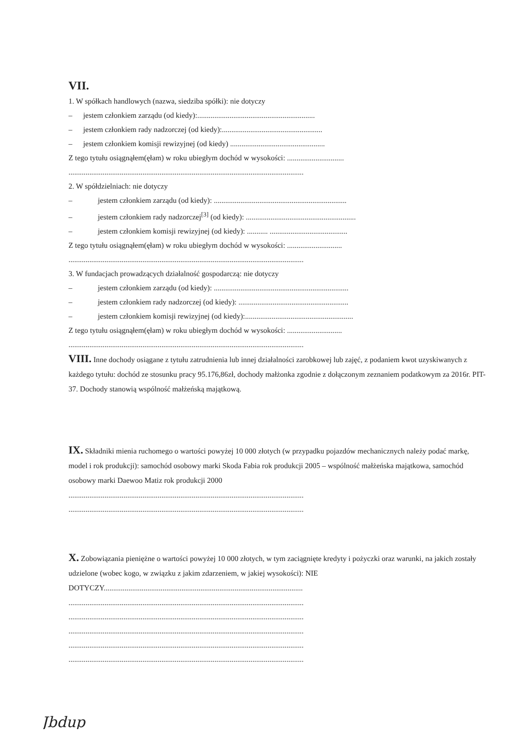VII.
1. W spółkach handlowych (nazwa, siedziba spółki): nie dotyczy
– jestem członkiem zarządu (od kiedy):..............................................................
– jestem członkiem rady nadzorczej (od kiedy):.....................................................
– jestem członkiem komisji rewizyjnej (od kiedy) ..................................................
Z tego tytułu osiągnąłem(ęłam) w roku ubiegłym dochód w wysokości: ..............................
............................................................................................................................
2. W spółdzielniach: nie dotyczy
– jestem członkiem zarządu (od kiedy): ......................................................................
– jestem członkiem rady nadzorczej<sup>[3]</sup> (od kiedy): ..........................................................
– jestem członkiem komisji rewizyjnej (od kiedy): ........... .........................................
Z tego tytułu osiągnąłem(ęłam) w roku ubiegłym dochód w wysokości: .............................
............................................................................................................................
3. W fundacjach prowadzących działalność gospodarczą: nie dotyczy
– jestem członkiem zarządu (od kiedy): .......................................................................
– jestem członkiem rady nadzorczej (od kiedy): ..........................................................
– jestem członkiem komisji rewizyjnej (od kiedy):.........................................................
Z tego tytułu osiągnąłem(ęłam) w roku ubiegłym dochód w wysokości: .............................
............................................................................................................................
VIII. Inne dochody osiągane z tytułu zatrudnienia lub innej działalności zarobkowej lub zajęć, z podaniem kwot uzyskiwanych z każdego tytułu: dochód ze stosunku pracy 95.176,86zł, dochody małżonka zgodnie z dołączonym zeznaniem podatkowym za 2016r. PIT-37. Dochody stanowią wspólność małżeńską majątkową.
IX. Składniki mienia ruchomego o wartości powyżej 10 000 złotych (w przypadku pojazdów mechanicznych należy podać markę, model i rok produkcji): samochód osobowy marki Skoda Fabia rok produkcji 2005 – wspólność małżeńska majątkowa, samochód osobowy marki Daewoo Matiz rok produkcji 2000
............................................................................................................................
............................................................................................................................
X. Zobowiązania pieniężne o wartości powyżej 10 000 złotych, w tym zaciągnięte kredyty i pożyczki oraz warunki, na jakich zostały udzielone (wobec kogo, w związku z jakim zdarzeniem, w jakiej wysokości): NIE DOTYCZY.........................................................................................................
............................................................................................................................
............................................................................................................................
............................................................................................................................
............................................................................................................................
............................................................................................................................
Jbdup